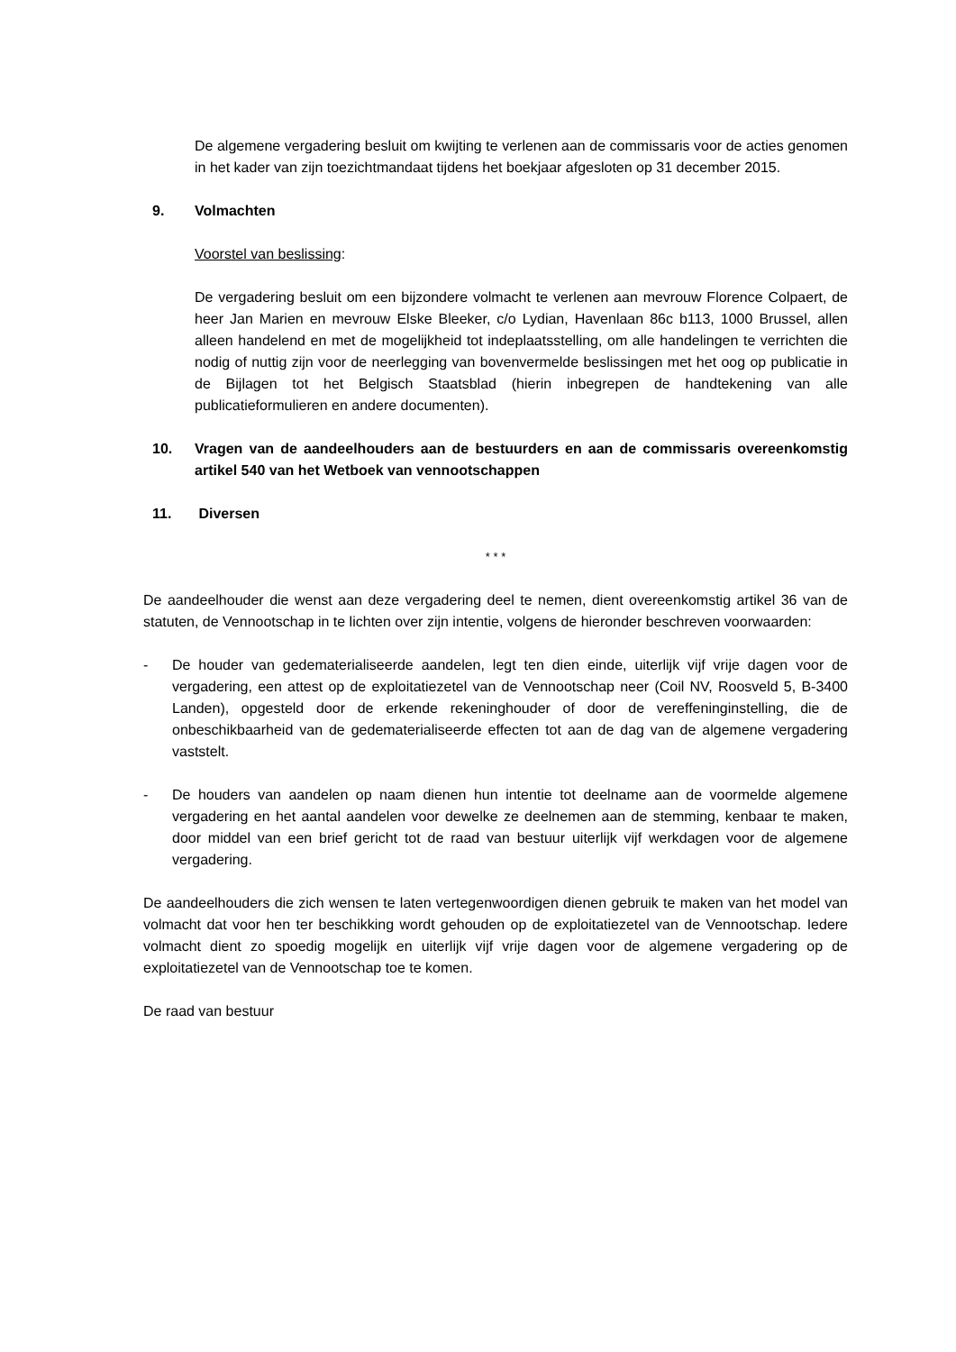De algemene vergadering besluit om kwijting te verlenen aan de commissaris voor de acties genomen in het kader van zijn toezichtmandaat tijdens het boekjaar afgesloten op 31 december 2015.
9. Volmachten
Voorstel van beslissing:
De vergadering besluit om een bijzondere volmacht te verlenen aan mevrouw Florence Colpaert, de heer Jan Marien en mevrouw Elske Bleeker, c/o Lydian, Havenlaan 86c b113, 1000 Brussel, allen alleen handelend en met de mogelijkheid tot indeplaatsstelling, om alle handelingen te verrichten die nodig of nuttig zijn voor de neerlegging van bovenvermelde beslissingen met het oog op publicatie in de Bijlagen tot het Belgisch Staatsblad (hierin inbegrepen de handtekening van alle publicatieformulieren en andere documenten).
10. Vragen van de aandeelhouders aan de bestuurders en aan de commissaris overeenkomstig artikel 540 van het Wetboek van vennootschappen
11. Diversen
* * *
De aandeelhouder die wenst aan deze vergadering deel te nemen, dient overeenkomstig artikel 36 van de statuten, de Vennootschap in te lichten over zijn intentie, volgens de hieronder beschreven voorwaarden:
- De houder van gedematerialiseerde aandelen, legt ten dien einde, uiterlijk vijf vrije dagen voor de vergadering, een attest op de exploitatiezetel van de Vennootschap neer (Coil NV, Roosveld 5, B-3400 Landen), opgesteld door de erkende rekeninghouder of door de vereffeninginstelling, die de onbeschikbaarheid van de gedematerialiseerde effecten tot aan de dag van de algemene vergadering vaststelt.
- De houders van aandelen op naam dienen hun intentie tot deelname aan de voormelde algemene vergadering en het aantal aandelen voor dewelke ze deelnemen aan de stemming, kenbaar te maken, door middel van een brief gericht tot de raad van bestuur uiterlijk vijf werkdagen voor de algemene vergadering.
De aandeelhouders die zich wensen te laten vertegenwoordigen dienen gebruik te maken van het model van volmacht dat voor hen ter beschikking wordt gehouden op de exploitatiezetel van de Vennootschap. Iedere volmacht dient zo spoedig mogelijk en uiterlijk vijf vrije dagen voor de algemene vergadering op de exploitatiezetel van de Vennootschap toe te komen.
De raad van bestuur